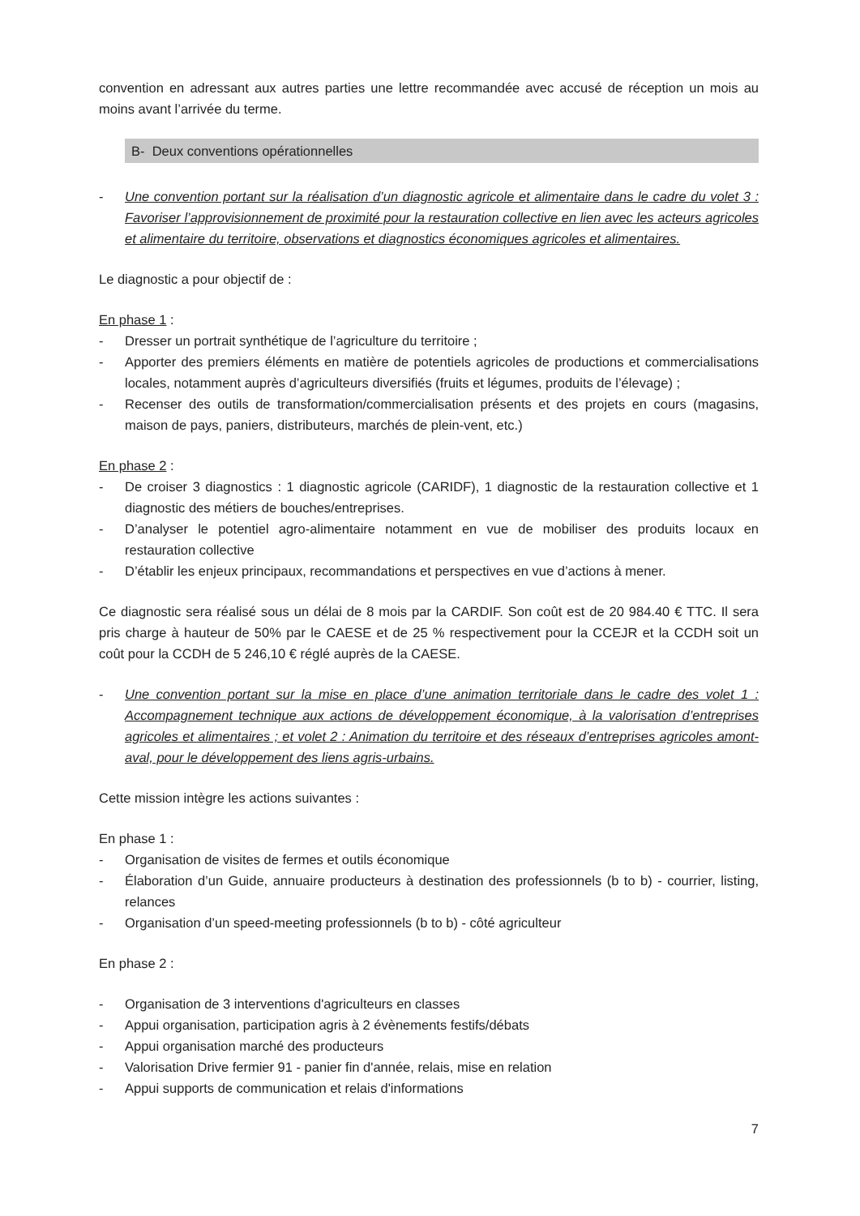convention en adressant aux autres parties une lettre recommandée avec accusé de réception un mois au moins avant l’arrivée du terme.
B- Deux conventions opérationnelles
- Une convention portant sur la réalisation d’un diagnostic agricole et alimentaire dans le cadre du volet 3 : Favoriser l’approvisionnement de proximité pour la restauration collective en lien avec les acteurs agricoles et alimentaire du territoire, observations et diagnostics économiques agricoles et alimentaires.
Le diagnostic a pour objectif de :
En phase 1 :
- Dresser un portrait synthétique de l’agriculture du territoire ;
- Apporter des premiers éléments en matière de potentiels agricoles de productions et commercialisations locales, notamment auprès d’agriculteurs diversifiés (fruits et légumes, produits de l’élevage) ;
- Recenser des outils de transformation/commercialisation présents et des projets en cours (magasins, maison de pays, paniers, distributeurs, marchés de plein-vent, etc.)
En phase 2 :
- De croiser 3 diagnostics : 1 diagnostic agricole (CARIDF), 1 diagnostic de la restauration collective et 1 diagnostic des métiers de bouches/entreprises.
- D’analyser le potentiel agro-alimentaire notamment en vue de mobiliser des produits locaux en restauration collective
- D’établir les enjeux principaux, recommandations et perspectives en vue d’actions à mener.
Ce diagnostic sera réalisé sous un délai de 8 mois par la CARDIF. Son coût est de 20 984.40 € TTC. Il sera pris charge à hauteur de 50% par le CAESE et de 25 % respectivement pour la CCEJR et la CCDH soit un coût pour la CCDH de 5 246,10 € réglé auprès de la CAESE.
- Une convention portant sur la mise en place d’une animation territoriale dans le cadre des volet 1 : Accompagnement technique aux actions de développement économique, à la valorisation d’entreprises agricoles et alimentaires ; et volet 2 : Animation du territoire et des réseaux d’entreprises agricoles amont-aval, pour le développement des liens agris-urbains.
Cette mission intègre les actions suivantes :
En phase 1 :
- Organisation de visites de fermes et outils économique
- Élaboration d’un Guide, annuaire producteurs à destination des professionnels (b to b) - courrier, listing, relances
- Organisation d’un speed-meeting professionnels (b to b) - côté agriculteur
En phase 2 :
- Organisation de 3 interventions d'agriculteurs en classes
- Appui organisation, participation agris à 2 évènements festifs/débats
- Appui organisation marché des producteurs
- Valorisation Drive fermier 91 - panier fin d'année, relais, mise en relation
- Appui supports de communication et relais d'informations
7